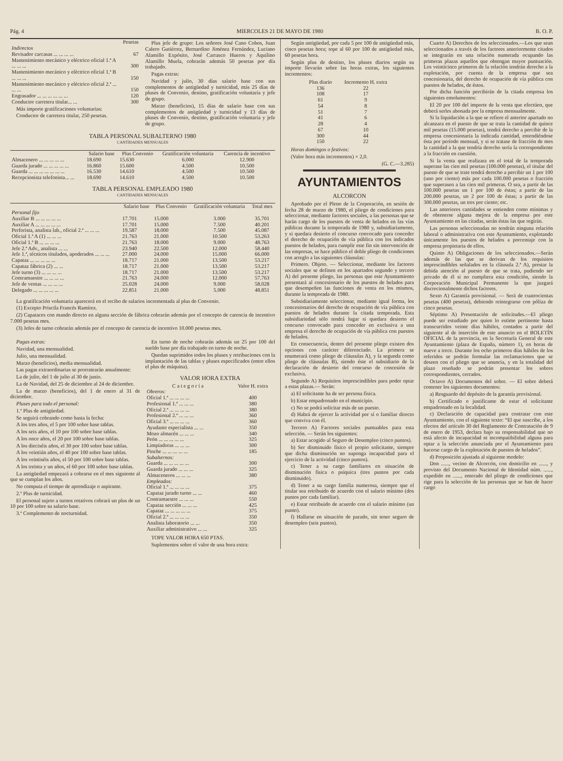Pág. 4 MIERCOLES 21 DE MAYO DE 1980 B. O. P.
| | Pesetas |
| Indirectos | |
| Revisador carcasas ... ... ... ... | 67 |
| Mantenimiento mecánico y eléctrico oficial 1.ª A ... ... ... | 300 |
| Mantenimiento mecánico y eléctrico oficial 1.ª B ... ... ... | 150 |
| Mantenimiento mecánico y eléctrico oficial 2.ª ... ... ... | 150 |
| Engrasador ... ... ... ... ... ... | 120 |
| Conductor carretera titular... ... | 300 |
Más importe gratificaciones voluntarias:
Conductor de carretera titular, 250 pesetas.
Plus jefe de grupo: Los señores José Cano Cobos, Juan Calero Gutiérrez, Bernardino Jiménez Fernández, Luciano Alamillo Expósito, José Carrasco Hueros y Aquilino Alamillo Muela, cobrarán además 50 pesetas por día trabajado.
Pagas extras:
Navidad y julio, 30 días salario base con sus complementos de antigüedad y turnicidad, más 25 días de pluses de Convenio, destino, gratificación voluntaria y jefe de grupo.
Marzo (beneficios), 15 días de salario base con sus complementos de antigüedad y turnicidad y 13 días de pluses de Convenio, destino, gratificación voluntaria y jefe de grupo.
TABLA PERSONAL SUBALTERNO 1980
CANTIDADES MENSUALES
| | Salario base | Plus Convenio | Gratificación voluntaria | Carencia de incentivo |
| --- | --- | --- | --- | --- |
| Almacenero ... ... ... ... ... | 18.690 | 15.630 | 6.000 | 12.900 |
| Guarda jurado ... ... ... ... ... | 16.860 | 15.600 | 4.500 | 10.500 |
| Guarda ... ... ... ... ... ... ... | 16.530 | 14.610 | 4.500 | 10.500 |
| Recepcionista telefonista... ... | 18.690 | 14.610 | 4.500 | 10.500 |
TABLA PERSONAL EMPLEADO 1980
CANTIDADES MENSUALES
| | Salario base | Plus Convenio | Gratificación voluntaria | Total mes |
| --- | --- | --- | --- | --- |
| Personal fijo | | | | |
| Auxiliar B ... ... ... ... ... | 17.701 | 15.000 | 3.000 | 35.701 |
| Auxiliar A ... ... ... ... ... | 17.701 | 15.000 | 7.500 | 40.201 |
| Perforista, analista lab., oficial 2.ª ... ... ... | 19.587 | 18.000 | 7.500 | 45.087 |
| Oficial 1.ª A (1) ... ... ... | 21.763 | 21.000 | 10.500 | 53.263 |
| Oficial 1.ª B ... ... ... ... | 21.763 | 18.000 | 9.000 | 48.763 |
| Jefe 2.ª Adv., analista ... ... | 23.940 | 22.500 | 12.000 | 58.440 |
| Jefe 1.ª, técnicos titulados, apoderados ... ... ... | 27.000 | 24.000 | 15.000 | 66.000 |
| Capataz ... ... ... ... ... | 18.717 | 21.000 | 13.500 | 53.217 |
| Capataz fábrica (2) ... ... | 18.717 | 21.000 | 13.500 | 53.217 |
| Jefe turno (3) ... ... ... ... | 18.717 | 21.000 | 13.500 | 53.217 |
| Contramaestre ... ... ... ... | 21.763 | 24.000 | 12.000 | 57.763 |
| Jefe de ventas ... ... ... ... | 25.028 | 24.000 | 9.000 | 58.028 |
| Delegado ... ... ... ... ... | 22.851 | 21.000 | 5.000 | 48.851 |
La gratificación voluntaria aparecerá en el recibo de salarios incrementada al plus de Convenio.
(1) Excepto Priscila Francés Ramírez.
(2) Capataces con mando directo en alguna sección de fábrica cobrarán además por el concepto de carencia de incentivo 7.000 pesetas mes.
(3) Jefes de turno cobrarán además por el concepto de carencia de incentivo 10.000 pesetas mes.
Pagas extras:
Navidad, una mensualidad.
Julio, una mensualidad.
Marzo (beneficios), media mensualidad.
Las pagas extraordinarias se prorratearán anualmente:
La de julio, del 1 de julio al 30 de junio.
La de Navidad, del 25 de diciembre al 24 de diciembre.
La de marzo (beneficios), del 1 de enero al 31 de diciembre.
Pluses para todo el personal:
1.º Plus de antigüedad.
Se seguirá cobrando como hasta la fecha:
A los tres años, el 5 por 100 sobre base tablas.
A los seis años, el 10 por 100 sobre base tablas.
A los once años, el 20 por 100 sobre base tablas.
A los dieciséis años, el 30 por 100 sobre base tablas.
A los veintiún años, el 40 por 100 sobre base tablas.
A los veintiséis años, el 50 por 100 sobre base tablas.
A los treinta y un años, el 60 por 100 sobre base tablas.
La antigüedad empezará a cobrarse en el mes siguiente al que se cumplan los años.
No computa el tiempo de aprendizaje o aspirante.
2.º Plus de turnicidad.
El personal sujeto a turnos rotativos cobrará un plus de un 10 por 100 sobre su salario base.
3.º Complemento de nocturnidad.
En turno de noche cobrarán además un 25 por 100 del sueldo base por día trabajado en turno de noche.
Quedan suprimidos todos los pluses y retribuciones con la implantación de las tablas y pluses especificados (entre ellos el plus de máquina).
VALOR HORA EXTRA
| C a t e g o r í a | Valor H. extra |
| --- | --- |
| Obreros: | |
| Oficial 1.ª ... ... ... ... | 400 |
| Profesional 1.ª ... ... ... | 380 |
| Oficial 2.ª ... ... ... ... | 380 |
| Profesional 2.ª ... ... ... | 360 |
| Oficial 3.ª ... ... ... ... | 360 |
| Ayudante especialista ... ... | 350 |
| Mozo almacén ... ... ... | 340 |
| Peón ... ... ... ... ... | 325 |
| Limpiadoras ... ... ... | 300 |
| Pinche ... ... ... ... ... | 185 |
| Subalternos: | |
| Guarda ... ... ... ... ... | 300 |
| Guarda jurado ... ... ... | 325 |
| Almaceneros ... ... ... | 380 |
| Empleados: | |
| Oficial 1.ª ... ... ... ... | 375 |
| Capataz jurado turno ... ... | 460 |
| Contramaestre ... ... ... | 550 |
| Capataz sección ... ... ... | 425 |
| Capataz ... ... ... ... ... | 375 |
| Oficial 2.ª ... ... ... ... | 350 |
| Analista laboratorio ... ... | 350 |
| Auxiliar administrativo ... ... | 325 |
TOPE VALOR HORA 650 PTAS.
Suplementos sobre el valor de una hora extra:
Según antigüedad, por cada 5 por 100 de antigüedad más, cinco pesetas hora; tope al 60 por 100 de antigüedad más, 60 pesetas hora.
Según plus de destino, los pluses diarios según su importe llevarán sobre las horas extras, los siguientes incrementos:
| Plus diario | Incremento H. extra |
| --- | --- |
| 136 | 22 |
| 108 | 17 |
| 61 | 9 |
| 54 | 8 |
| 51 | 7 |
| 41 | 6 |
| 28 | 4 |
| 67 | 10 |
| 300 | 44 |
| 150 | 22 |
Horas domingos o festivos:
(Valor hora más incrementos) × 2,0.
(G. C.—3.285)
AYUNTAMIENTOS
ALCORCON
Aprobado por el Pleno de la Corporación, en sesión de fecha 28 de marzo de 1980, el pliego de condiciones para seleccionar, mediante factores sociales, a las personas que se harán cargo de los puestos de venta de helados en las vías públicas durante la temporada de 1980 y, subsidiariamente, y si quedara desierto el concurso convocado para conceder el derecho de ocupación de vía pública con los indicados puestos de helados, para cumplir este fin sin intervención de las empresas, se hace público el doble pliego de condiciones con arreglo a las siguientes cláusulas:
Primero. Objeto. — Seleccionar, mediante los factores sociales que se definen en los apartados segundo y tercero A) del presente pliego, las personas que este Ayuntamiento presentará al concesionario de los puestos de helados para que desempeñen las funciones de venta en los mismos, durante la temporada de 1980.
Subsidiariamente seleccionar, mediante igual forma, los concesionarios del derecho de ocupación de vía pública con puestos de helados durante la citada temporada. Esta subsidiariedad sólo tendrá lugar si quedara desierto el concurso convocado para conceder en exclusiva a una empresa el derecho de ocupación de vía pública con puestos de helados.
En consecuencia, dentro del presente pliego existen dos opciones con carácter diferenciado. La primera se enumerará como pliego de cláusulas A), y la segunda como pliego de cláusulas B), siendo éste el subsidiario de la declaración de desierto del concurso de concesión de exclusiva.
Segundo A) Requisitos imprescindibles para poder optar a estas plazas.— Serán:
a) El solicitante ha de ser persona física.
b) Estar empadronado en el municipio.
c) No se podrá solicitar más de un puesto.
d) Habrá de ejercer la actividad por sí o familiar directo que conviva con él.
Tercero A) Factores sociales puntuables para esta selección. — Serán los siguientes:
a) Estar acogido al Seguro de Desempleo (cinco puntos).
b) Ser disminuido físico el propio solicitante, siempre que dicha disminución no suponga incapacidad para el ejercicio de la actividad (cinco puntos).
c) Tener a su cargo familiares en situación de disminución física o psíquica (tres puntos por cada disminuido).
d) Tener a su cargo familia numerosa, siempre que el titular sea retribuido de acuerdo con el salario mínimo (dos puntos por cada familiar).
e) Estar retribuido de acuerdo con el salario mínimo (un punto).
f) Hallarse en situación de parado, sin tener seguro de desempleo (seis puntos).
Cuarto A) Derechos de los seleccionados.—Los que sean seleccionados a través de los factores anteriormente citados se integrarán en una relación numerada ocupando las primeras plazas aquellos que obtengan mayor puntuación. Los veinticinco primeros de la relación tendrán derecho a la explotación, por cuenta de la empresa que sea concesionaria, del derecho de ocupación de vía pública con puestos de helados, de éstos.
Por dicha función percibirán de la citada empresa los siguientes emolumentos:
El 20 por 100 del importe de la venta que efectúen, que deberá serles abonada por la empresa mensualmente.
Si la liquidación a la que se refiere el anterior apartado no alcanzara en el puesto de que se trata la cantidad de quince mil pesetas (15.000 pesetas), tendrá derecho a percibir de la empresa concesionaria la indicada cantidad, entendiéndose ésta por período mensual, y si se tratase de fracción de mes la cantidad a la que tendría derecho sería la correspondiente a la fracción en cuestión.
Si la venta que realizara en el total de la temporada superase las cien mil pesetas (100.000 pesetas), el titular del puesto de que se trate tendrá derecho a percibir un 1 por 100 (uno por ciento) más por cada 100.000 pesetas o fracción que superasen a las cien mil primeras. O sea, a partir de las 100.000 pesetas un 1 por 100 de éstas; a partir de las 200.000 pesetas, un 2 por 100 de éstas; a partir de las 300.000 pesetas, un tres por ciento; etc.
Las anteriores cantidades se entienden como mínimas y de obtenerse alguna mejora de la empresa por este Ayuntamiento en las citadas, serán éstas las que regirán.
Las personas seleccionadas no tendrán ninguna relación laboral o administrativa con este Ayuntamiento, explotando únicamente los puestos de helados a porcentaje con la empresa propietaria de ellos.
Quinto A) Obligaciones de los seleccionados.—Serán además de las que se derivan de los requisitos imprescindibles señalados en la cláusula 2.ª A), prestar la debida atención al puesto de que se trata, pudiendo ser privado de él si no cumpliera esta condición, siendo la Corporación Municipal Permanente la que juzgará discrecionalmente dichos factores.
Sexto A) Garantía provisional. — Será de cuatrocientas pesetas (400 pesetas), debiendo reintegrarse con póliza de cinco pesetas.
Séptimo A) Presentación de solicitudes.—El pliego puede ser estudiado por quien lo estime pertinente hasta transcurridos veinte días hábiles, contados a partir del siguiente al de inserción de este anuncio en el BOLETÍN OFICIAL de la provincia, en la Secretaría General de este Ayuntamiento (plaza de España, número 1), en horas de nueve a trece. Durante los ocho primeros días hábiles de los referidos se podrán formular las reclamaciones que se deseen con el pliego que se anuncia, y en la totalidad del plazo reseñado se podrán presentar los sobres correspondientes, cerrados.
Octavo A) Documentos del sobre. — El sobre deberá contener los siguientes documentos:
a) Resguardo del depósito de la garantía provisional.
b) Certificado o justificante de estar el solicitante empadronado en la localidad.
c) Declaración de capacidad para contratar con este Ayuntamiento, con el siguiente texto: “El que suscribe, a los efectos del artículo 30 del Reglamento de Contratación de 9 de enero de 1953, declara bajo su responsabilidad que no está afecto de incapacidad ni incompatibilidad alguna para optar a la selección anunciada por el Ayuntamiento para hacerse cargo de la explotación de puestos de helados”.
d) Proposición ajustada al siguiente modelo:
Don ......, vecino de Alcorcón, con domicilio en ......, y provisto del Documento Nacional de Identidad núm. ......, expedido en ......, enterado del pliego de condiciones que rige para la selección de las personas que se han de hacer cargo